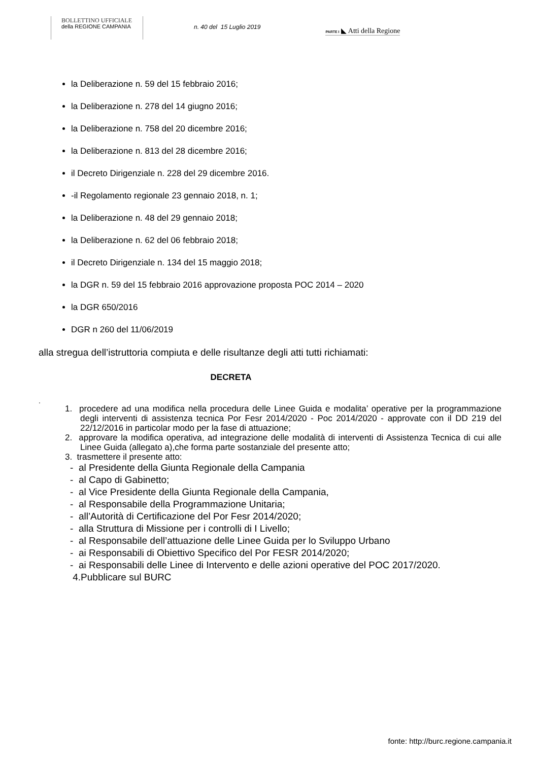BOLLETTINO UFFICIALE
della REGIONE CAMPANIA
n. 40 del 15 Luglio 2019
PARTE I ◣ Atti della Regione
la Deliberazione n. 59 del 15 febbraio 2016;
la Deliberazione n. 278 del 14 giugno 2016;
la Deliberazione n. 758 del 20 dicembre 2016;
la Deliberazione n. 813 del 28 dicembre 2016;
il Decreto Dirigenziale n. 228 del 29 dicembre 2016.
-il Regolamento regionale 23 gennaio 2018, n. 1;
la Deliberazione n. 48 del 29 gennaio 2018;
la Deliberazione n. 62 del 06 febbraio 2018;
il Decreto Dirigenziale n. 134 del 15 maggio 2018;
la DGR n. 59 del 15 febbraio 2016 approvazione proposta POC 2014 – 2020
la DGR 650/2016
DGR n 260 del 11/06/2019
alla stregua dell’istruttoria compiuta e delle risultanze degli atti tutti richiamati:
DECRETA
.
1. procedere ad una modifica nella procedura delle Linee Guida e modalita’ operative per la programmazione degli interventi di assistenza tecnica Por Fesr 2014/2020 - Poc 2014/2020 - approvate con il DD 219 del 22/12/2016 in particolar modo per la fase di attuazione;
2. approvare la modifica operativa, ad integrazione delle modalità di interventi di Assistenza Tecnica di cui alle Linee Guida (allegato a),che forma parte sostanziale del presente atto;
3. trasmettere il presente atto:
- al Presidente della Giunta Regionale della Campania
- al Capo di Gabinetto;
- al Vice Presidente della Giunta Regionale della Campania,
- al Responsabile della Programmazione Unitaria;
- all’Autorità di Certificazione del Por Fesr 2014/2020;
- alla Struttura di Missione per i controlli di I Livello;
- al Responsabile dell’attuazione delle Linee Guida per lo Sviluppo Urbano
- ai Responsabili di Obiettivo Specifico del Por FESR 2014/2020;
- ai Responsabili delle Linee di Intervento e delle azioni operative del POC 2017/2020.
4.Pubblicare sul BURC
fonte: http://burc.regione.campania.it